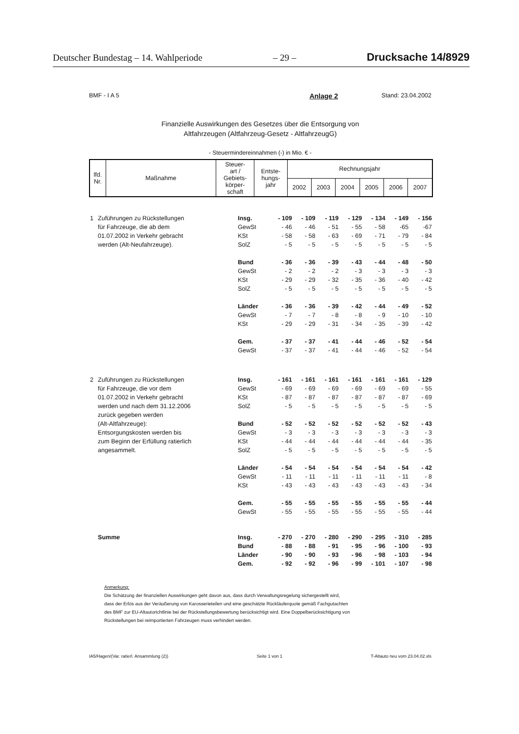Deutscher Bundestag – 14. Wahlperiode – 29 – Drucksache 14/8929
BMF - I A 5 Anlage 2 Stand: 23.04.2002
Finanzielle Auswirkungen des Gesetzes über die Entsorgung von
Altfahrzeugen (Altfahrzeug-Gesetz - AltfahrzeugG)
- Steuermindereinnahmen (-) in Mio. € -
| lfd. Nr. | Maßnahme | Steuer- art / Gebiets- körper- schaft | Entste- hungs- jahr | Rechnungsjahr | | | | | |
| --- | --- | --- | --- | --- | --- | --- | --- | --- | --- |
| | | | | 2002 | 2003 | 2004 | 2005 | 2006 | 2007 |
| 1 | Zuführungen zu Rückstellungen | Insg. | - 109 | - 109 | - 119 | - 129 | - 134 | - 149 | - 156 |
| | für Fahrzeuge, die ab dem | GewSt | - 46 | - 46 | - 51 | - 55 | - 58 | -65 | -67 |
| | 01.07.2002 in Verkehr gebracht | KSt | - 58 | - 58 | - 63 | - 69 | - 71 | - 79 | - 84 |
| | werden (Alt-Neufahrzeuge). | SolZ | - 5 | - 5 | - 5 | - 5 | - 5 | - 5 | - 5 |
| | | Bund | - 36 | - 36 | - 39 | - 43 | - 44 | - 48 | - 50 |
| | | GewSt | - 2 | - 2 | - 2 | - 3 | - 3 | - 3 | - 3 |
| | | KSt | - 29 | - 29 | - 32 | - 35 | - 36 | - 40 | - 42 |
| | | SolZ | - 5 | - 5 | - 5 | - 5 | - 5 | - 5 | - 5 |
| | | Länder | - 36 | - 36 | - 39 | - 42 | - 44 | - 49 | - 52 |
| | | GewSt | - 7 | - 7 | - 8 | - 8 | - 9 | - 10 | - 10 |
| | | KSt | - 29 | - 29 | - 31 | - 34 | - 35 | - 39 | - 42 |
| | | Gem. | - 37 | - 37 | - 41 | - 44 | - 46 | - 52 | - 54 |
| | | GewSt | - 37 | - 37 | - 41 | - 44 | - 46 | - 52 | - 54 |
| 2 | Zuführungen zu Rückstellungen | Insg. | - 161 | - 161 | - 161 | - 161 | - 161 | - 161 | - 129 |
| | für Fahrzeuge, die vor dem | GewSt | - 69 | - 69 | - 69 | - 69 | - 69 | - 69 | - 55 |
| | 01.07.2002 in Verkehr gebracht | KSt | - 87 | - 87 | - 87 | - 87 | - 87 | - 87 | - 69 |
| | werden und nach dem 31.12.2006 | SolZ | - 5 | - 5 | - 5 | - 5 | - 5 | - 5 | - 5 |
| | zurück gegeben werden | | | | | | | | |
| | (Alt-Altfahrzeuge): | Bund | - 52 | - 52 | - 52 | - 52 | - 52 | - 52 | - 43 |
| | Entsorgungskosten werden bis | GewSt | - 3 | - 3 | - 3 | - 3 | - 3 | - 3 | - 3 |
| | zum Beginn der Erfüllung ratierlich | KSt | - 44 | - 44 | - 44 | - 44 | - 44 | - 44 | - 35 |
| | angesammelt. | SolZ | - 5 | - 5 | - 5 | - 5 | - 5 | - 5 | - 5 |
| | | Länder | - 54 | - 54 | - 54 | - 54 | - 54 | - 54 | - 42 |
| | | GewSt | - 11 | - 11 | - 11 | - 11 | - 11 | - 11 | - 8 |
| | | KSt | - 43 | - 43 | - 43 | - 43 | - 43 | - 43 | - 34 |
| | | Gem. | - 55 | - 55 | - 55 | - 55 | - 55 | - 55 | - 44 |
| | | GewSt | - 55 | - 55 | - 55 | - 55 | - 55 | - 55 | - 44 |
| | Summe | Insg. | - 270 | - 270 | - 280 | - 290 | - 295 | - 310 | - 285 |
| | | Bund | - 88 | - 88 | - 91 | - 95 | - 96 | - 100 | - 93 |
| | | Länder | - 90 | - 90 | - 93 | - 96 | - 98 | - 103 | - 94 |
| | | Gem. | - 92 | - 92 | - 96 | - 99 | - 101 | - 107 | - 98 |
Anmerkung:
Die Schätzung der finanziellen Auswirkungen geht davon aus, dass durch Verwaltungsregelung sichergestellt wird,
dass der Erlös aus der Veräußerung von Karosserieteilen und eine geschätzte Rückläuferquote gemäß Fachgutachten
des BMF zur EU-Altautorichtlinie bei der Rückstellungsbewertung berücksichtigt wird. Eine Doppelberücksichtigung von
Rückstellungen bei reimportierten Fahrzeugen muss verhindert werden.
IA5/Hagen/(Var. ratierl. Ansammlung (2)) Seite 1 von 1 T-Altauto neu vom 23.04.02.xls